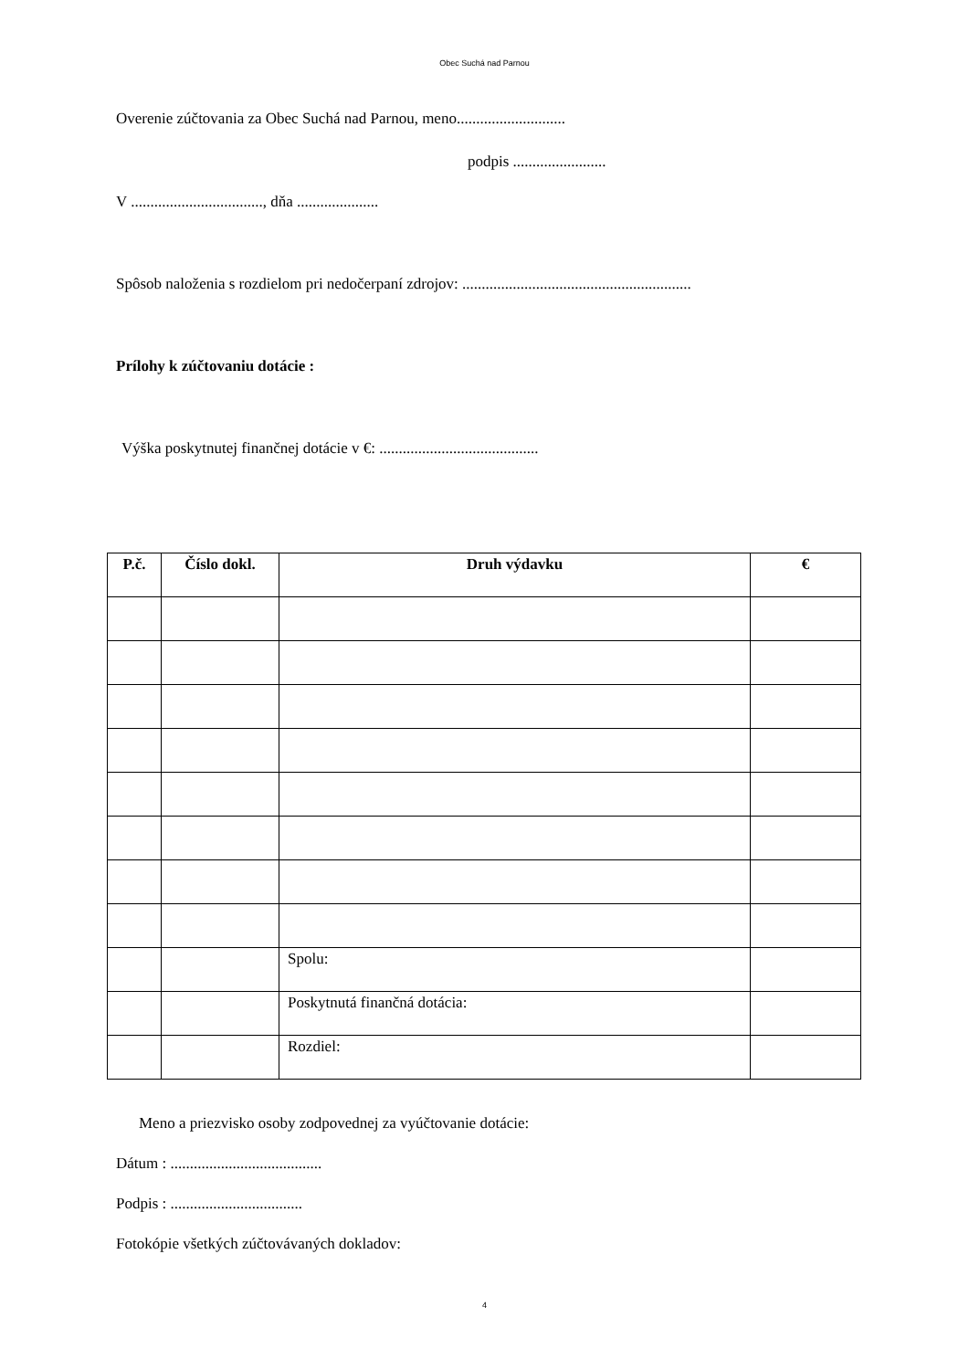Obec Suchá nad Parnou
Overenie zúčtovania za Obec Suchá nad Parnou, meno............................
podpis ........................
V .................................., dňa .....................
Spôsob naloženia s rozdielom pri nedočerpaní zdrojov: ...........................................................
Prílohy k zúčtovaniu dotácie :
Výška poskytnutej finančnej dotácie v €: .........................................
| P.č. | Číslo dokl. | Druh výdavku | € |
| --- | --- | --- | --- |
| | | Spolu: | |
| | | Poskytnutá finančná dotácia: | |
| | | Rozdiel: | |
Meno a priezvisko osoby zodpovednej za vyúčtovanie dotácie:
Dátum : .......................................
Podpis : ..................................
Fotokópie všetkých zúčtovávaných dokladov:
4